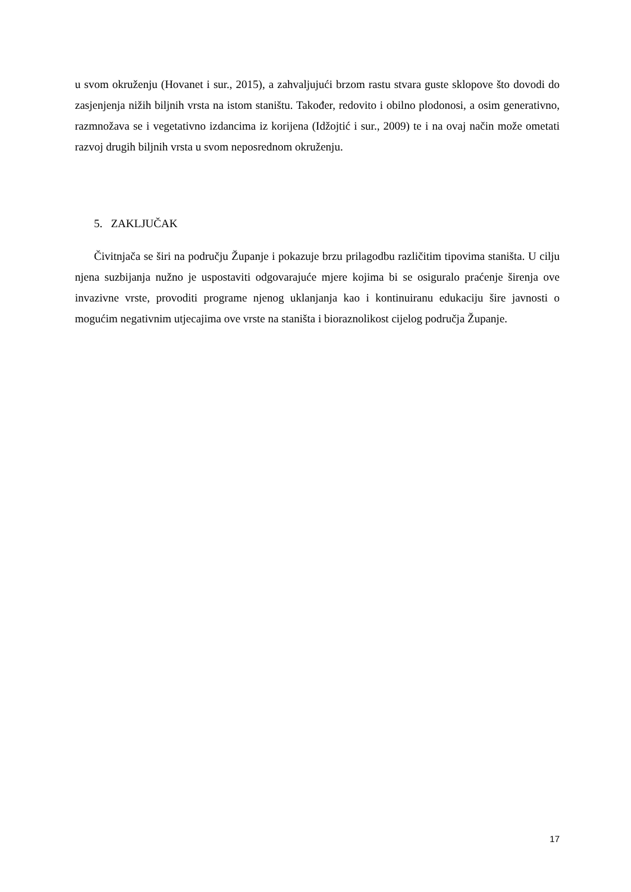u svom okruženju (Hovanet i sur., 2015), a zahvaljujući brzom rastu stvara guste sklopove što dovodi do zasjenjenja nižih biljnih vrsta na istom staništu. Također, redovito i obilno plodonosi, a osim generativno, razmnožava se i vegetativno izdancima iz korijena (Idžojtić i sur., 2009) te i na ovaj način može ometati razvoj drugih biljnih vrsta u svom neposrednom okruženju.
5. ZAKLJUČAK
Čivitnjača se širi na području Županje i pokazuje brzu prilagodbu različitim tipovima staništa. U cilju njena suzbijanja nužno je uspostaviti odgovarajuće mjere kojima bi se osiguralo praćenje širenja ove invazivne vrste, provoditi programe njenog uklanjanja kao i kontinuiranu edukaciju šire javnosti o mogućim negativnim utjecajima ove vrste na staništa i bioraznolikost cijelog područja Županje.
17